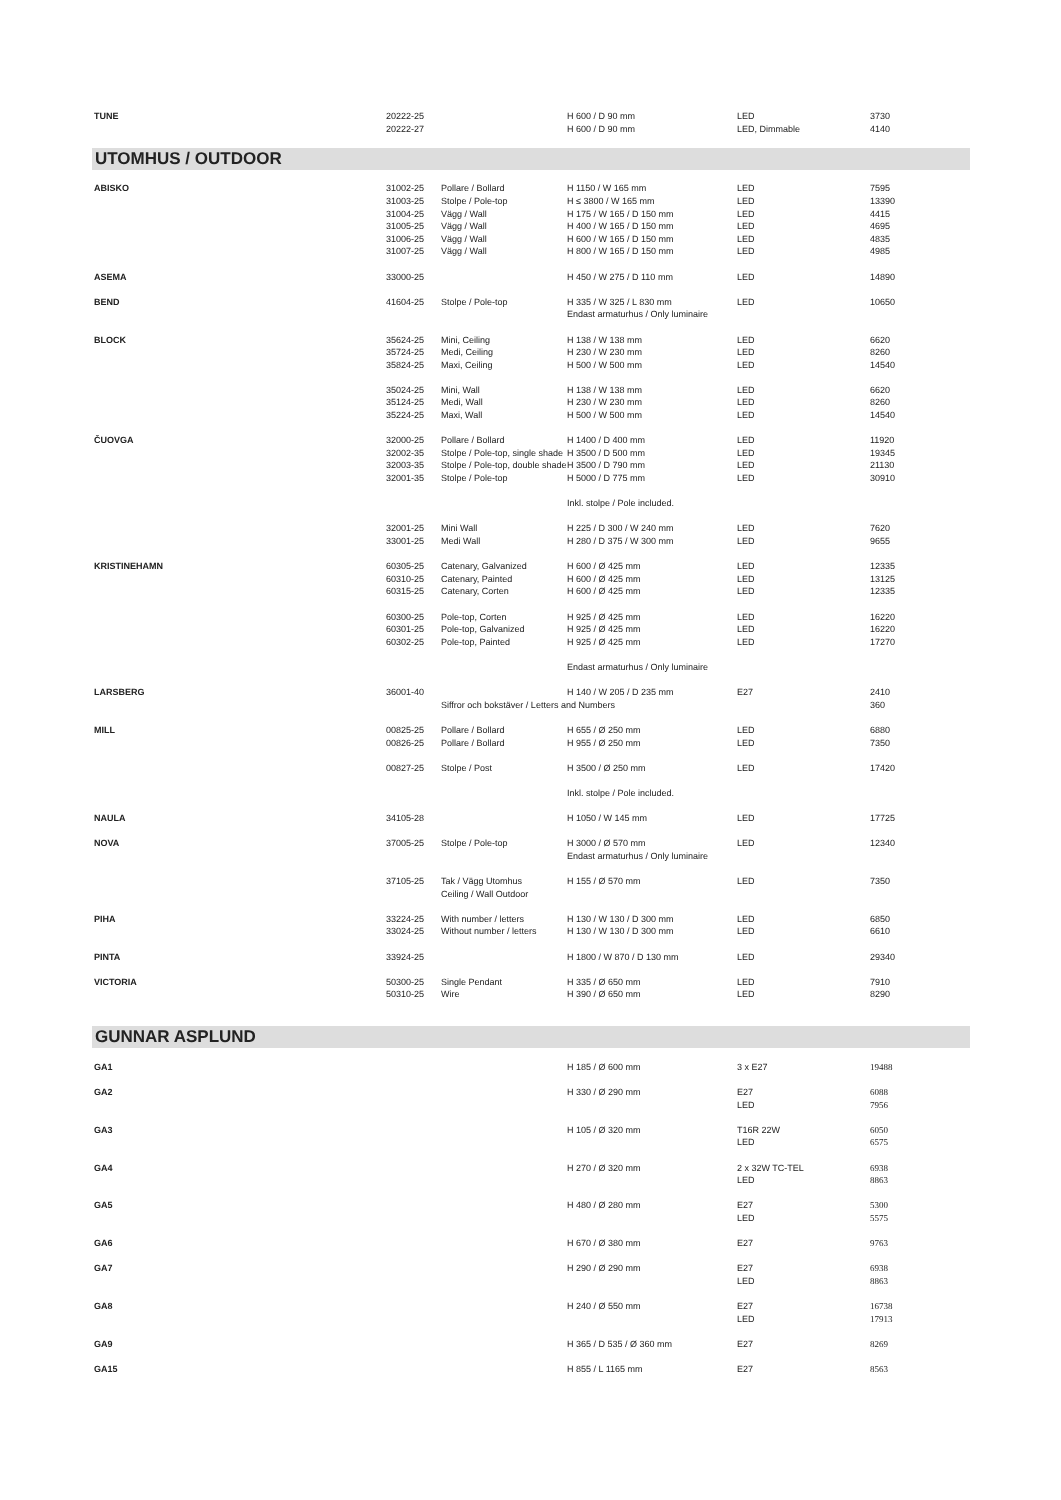| TUNE | 20222-25 | | H 600 / D 90 mm | LED | 3730 |
| | 20222-27 | | H 600 / D 90 mm | LED, Dimmable | 4140 |
| UTOMHUS / OUTDOOR | | | | | |
| ABISKO | 31002-25 | Pollare / Bollard | H 1150 / W 165 mm | LED | 7595 |
| | 31003-25 | Stolpe / Pole-top | H ≤ 3800 / W 165 mm | LED | 13390 |
| | 31004-25 | Vägg / Wall | H 175 / W 165 / D 150 mm | LED | 4415 |
| | 31005-25 | Vägg / Wall | H 400 / W 165 / D 150 mm | LED | 4695 |
| | 31006-25 | Vägg / Wall | H 600 / W 165 / D 150 mm | LED | 4835 |
| | 31007-25 | Vägg / Wall | H 800 / W 165 / D 150 mm | LED | 4985 |
| ASEMA | 33000-25 | | H 450 / W 275 / D 110 mm | LED | 14890 |
| BEND | 41604-25 | Stolpe / Pole-top | H 335 / W 325 / L 830 mm | LED | 10650 |
| | | | Endast armaturhus / Only luminaire | | |
| BLOCK | 35624-25 | Mini, Ceiling | H 138 / W 138 mm | LED | 6620 |
| | 35724-25 | Medi, Ceiling | H 230 / W 230 mm | LED | 8260 |
| | 35824-25 | Maxi, Ceiling | H 500 / W 500 mm | LED | 14540 |
| | 35024-25 | Mini, Wall | H 138 / W 138 mm | LED | 6620 |
| | 35124-25 | Medi, Wall | H 230 / W 230 mm | LED | 8260 |
| | 35224-25 | Maxi, Wall | H 500 / W 500 mm | LED | 14540 |
| ČUOVGA | 32000-25 | Pollare / Bollard | H 1400 / D 400 mm | LED | 11920 |
| | 32002-35 | Stolpe / Pole-top, single shade | H 3500 / D 500 mm | LED | 19345 |
| | 32003-35 | Stolpe / Pole-top, double shade | H 3500 / D 790 mm | LED | 21130 |
| | 32001-35 | Stolpe / Pole-top | H 5000 / D 775 mm | LED | 30910 |
| | | | Inkl. stolpe / Pole included. | | |
| | 32001-25 | Mini Wall | H 225 / D 300 / W 240 mm | LED | 7620 |
| | 33001-25 | Medi Wall | H 280 / D 375 / W 300 mm | LED | 9655 |
| KRISTINEHAMN | 60305-25 | Catenary, Galvanized | H 600 / Ø 425 mm | LED | 12335 |
| | 60310-25 | Catenary, Painted | H 600 / Ø 425 mm | LED | 13125 |
| | 60315-25 | Catenary, Corten | H 600 / Ø 425 mm | LED | 12335 |
| | 60300-25 | Pole-top, Corten | H 925 / Ø 425 mm | LED | 16220 |
| | 60301-25 | Pole-top, Galvanized | H 925 / Ø 425 mm | LED | 16220 |
| | 60302-25 | Pole-top, Painted | H 925 / Ø 425 mm | LED | 17270 |
| | | | Endast armaturhus / Only luminaire | | |
| LARSBERG | 36001-40 | | H 140 / W 205 / D 235 mm | E27 | 2410 |
| | | Siffror och bokstäver / Letters and Numbers | | | 360 |
| MILL | 00825-25 | Pollare / Bollard | H 655 / Ø 250 mm | LED | 6880 |
| | 00826-25 | Pollare / Bollard | H 955 / Ø 250 mm | LED | 7350 |
| | 00827-25 | Stolpe / Post | H 3500 / Ø 250 mm | LED | 17420 |
| | | | Inkl. stolpe / Pole included. | | |
| NAULA | 34105-28 | | H 1050 / W 145 mm | LED | 17725 |
| NOVA | 37005-25 | Stolpe / Pole-top | H 3000 / Ø 570 mm | LED | 12340 |
| | | | Endast armaturhus / Only luminaire | | |
| | 37105-25 | Tak / Vägg Utomhus | H 155 / Ø 570 mm | LED | 7350 |
| | | Ceiling / Wall Outdoor | | | |
| PIHA | 33224-25 | With number / letters | H 130 / W 130 / D 300 mm | LED | 6850 |
| | 33024-25 | Without number / letters | H 130 / W 130 / D 300 mm | LED | 6610 |
| PINTA | 33924-25 | | H 1800 / W 870 / D 130 mm | LED | 29340 |
| VICTORIA | 50300-25 | Single Pendant | H 335 / Ø 650 mm | LED | 7910 |
| | 50310-25 | Wire | H 390 / Ø 650 mm | LED | 8290 |
| GUNNAR ASPLUND | | | | | |
| GA1 | | | H 185 / Ø 600 mm | 3 x E27 | 19488 |
| GA2 | | | H 330 / Ø 290 mm | E27 | 6088 |
| | | | | LED | 7956 |
| GA3 | | | H 105 / Ø 320 mm | T16R 22W | 6050 |
| | | | | LED | 6575 |
| GA4 | | | H 270 / Ø 320 mm | 2 x 32W TC-TEL | 6938 |
| | | | | LED | 8863 |
| GA5 | | | H 480 / Ø 280 mm | E27 | 5300 |
| | | | | LED | 5575 |
| GA6 | | | H 670 / Ø 380 mm | E27 | 9763 |
| GA7 | | | H 290 / Ø 290 mm | E27 | 6938 |
| | | | | LED | 8863 |
| GA8 | | | H 240 / Ø 550 mm | E27 | 16738 |
| | | | | LED | 17913 |
| GA9 | | | H 365 / D 535 / Ø 360 mm | E27 | 8269 |
| GA15 | | | H 855 / L 1165 mm | E27 | 8563 |